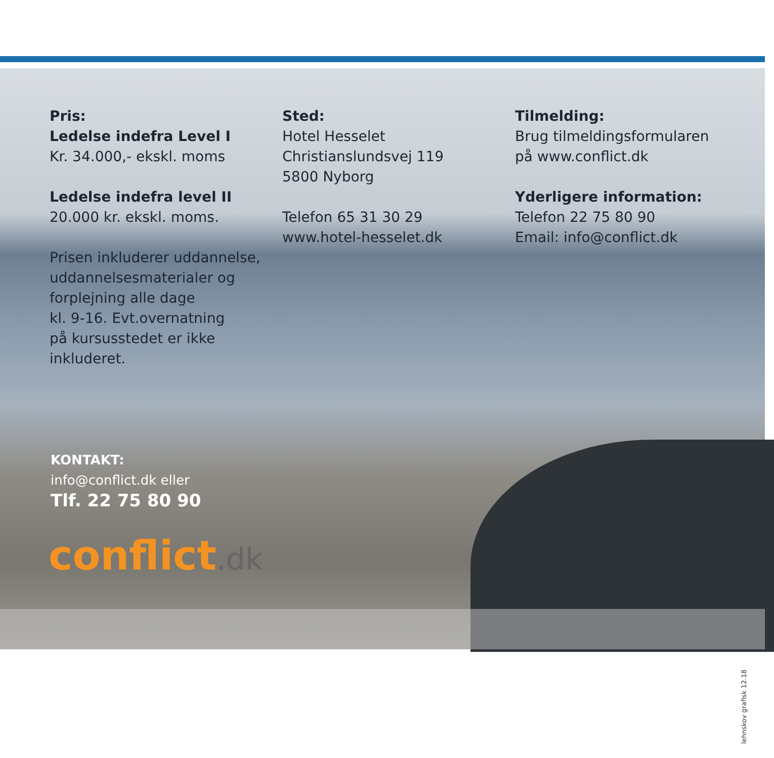Pris:
Ledelse indefra Level I
Kr. 34.000,- ekskl. moms
Ledelse indefra level II
20.000 kr. ekskl. moms.
Prisen inkluderer uddannelse,
uddannelsesmaterialer og
forplejning alle dage
kl. 9-16. Evt.overnatning
på kursusstedet er ikke
inkluderet.
Sted:
Hotel Hesselet
Christianslundsvej 119
5800 Nyborg
Telefon 65 31 30 29
www.hotel-hesselet.dk
Tilmelding:
Brug tilmeldingsformularen
på www.conflict.dk
Yderligere information:
Telefon 22 75 80 90
Email: info@conflict.dk
KONTAKT:
info@conflict.dk eller
Tlf. 22 75 80 90
conflict.dk
lehnskov grafisk 12.18